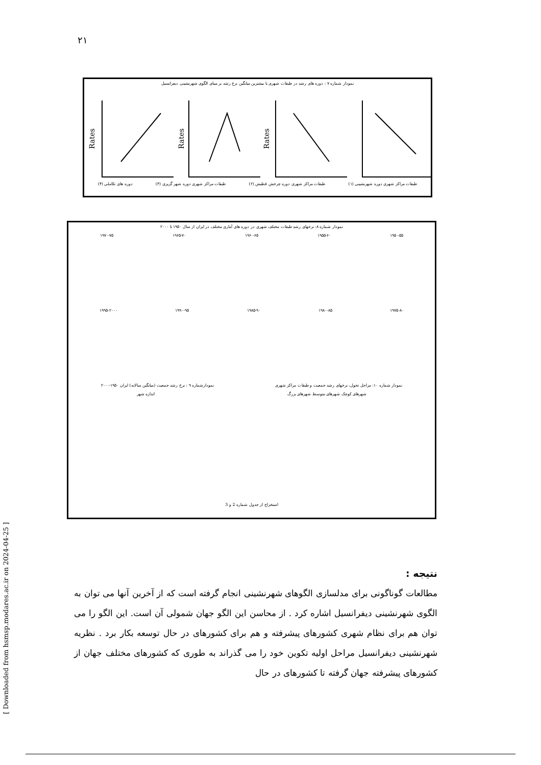۲۱
نمودار شماره ۷ : دوره های رشد در طبقات شهری با بیشترین میانگین نرخ رشد بر مبنای الگوی شهرنشینی دیفرانسیل
Rates
Rates
Rates
طبقات مراکز شهری دوره شهرنشینی (۱) طبقات مراکز شهری دوره چرخش قطبش (۲) طبقات مراکز شهری دوره شهر گریزی (۳) دوره های تکاملی (۴)
نمودار شماره ۸: نرخهای رشد طبقات مختلف شهری در دوره های آماری مختلف در ایران از سال ۱۹۵۰ تا ۲۰۰۰
۱۹۵۰-۵۵ ۱۹۵۵-۶۰ ۱۹۶۰-۶۵ ۱۹۶۵-۷۰ ۱۹۷۰-۷۵
۱۹۷۵-۸۰ ۱۹۸۰-۸۵ ۱۹۸۵-۹۰ ۱۹۹۰-۹۵ ۱۹۹۵-۲۰۰۰
نمودار شماره ۱۰: مراحل تحول، نرخهای رشد جمعیت و طبقات مراکز شهری نمودارشماره ۹ : نرخ رشد جمعیت (میانگین سالانه) ایران ۱۹۵۰-۲۰۰۰
شهرهای کوچک شهرهای متوسط شهرهای بزرگ اندازه شهر
استخراج از جدول شماره 2 و 3
[ Downloaded from hsmsp.modares.ac.ir on 2024-04-25 ]
نتیجه :
مطالعات گوناگونی برای مدلسازی الگوهای شهرنشینی انجام گرفته است که از آخرین آنها می توان به الگوی شهرنشینی دیفرانسیل اشاره کرد . از محاسن این الگو جهان شمولی آن است. این الگو را می توان هم برای نظام شهری کشورهای پیشرفته و هم برای کشورهای در حال توسعه بکار برد . نظریه شهرنشینی دیفرانسیل مراحل اولیه تکوین خود را می گذراند به طوری که کشورهای مختلف جهان از کشورهای پیشرفته جهان گرفته تا کشورهای در حال